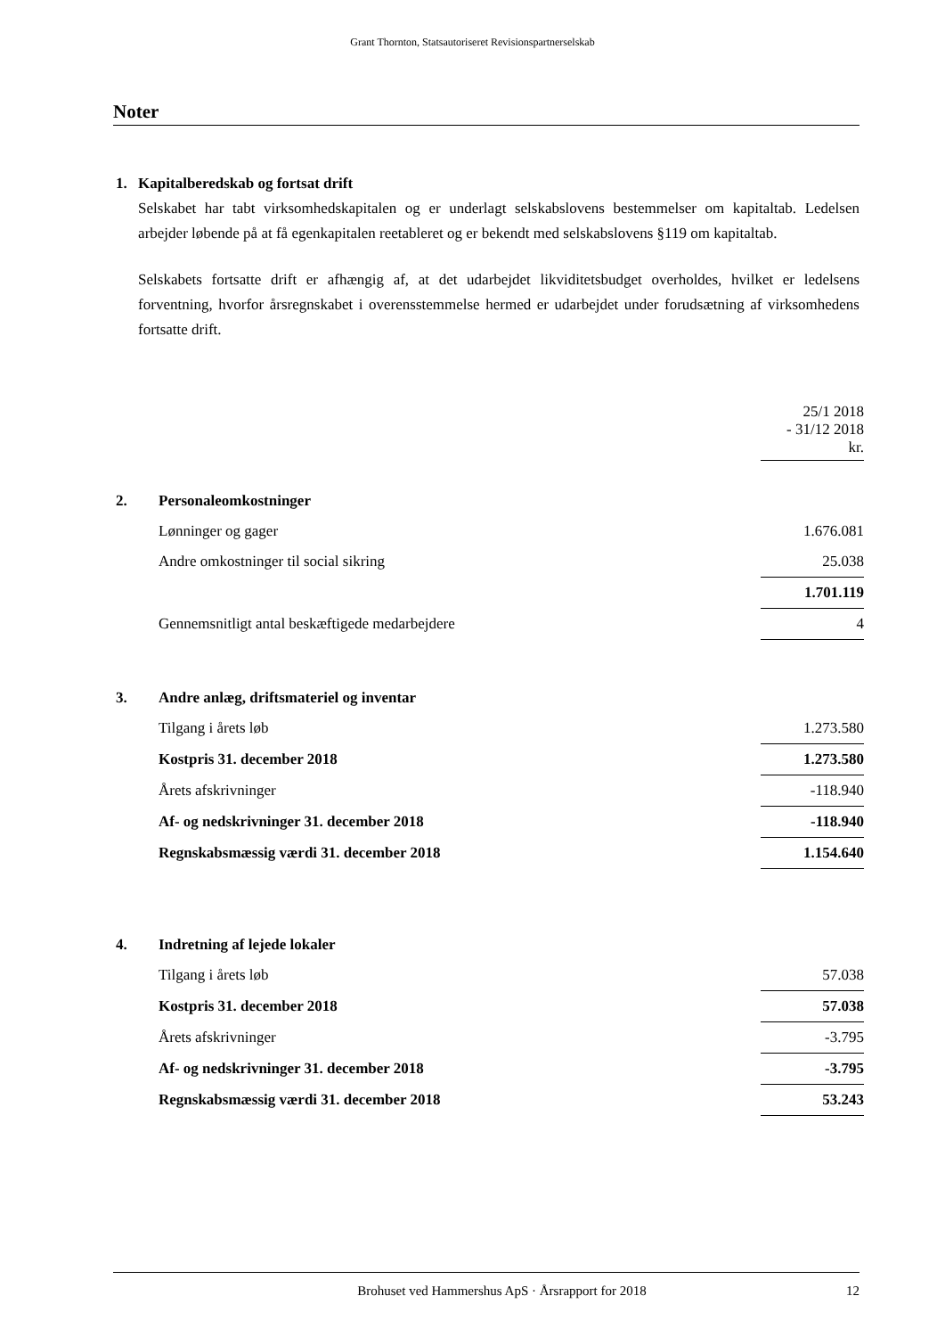Grant Thornton, Statsautoriseret Revisionspartnerselskab
Noter
1. Kapitalberedskab og fortsat drift
Selskabet har tabt virksomhedskapitalen og er underlagt selskabslovens bestemmelser om kapitaltab. Ledelsen arbejder løbende på at få egenkapitalen reetableret og er bekendt med selskabslovens §119 om kapitaltab.
Selskabets fortsatte drift er afhængig af, at det udarbejdet likviditetsbudget overholdes, hvilket er ledelsens forventning, hvorfor årsregnskabet i overensstemmelse hermed er udarbejdet under forudsætning af virksomhedens fortsatte drift.
| | | 25/1 2018 - 31/12 2018 kr. |
| 2. | Personaleomkostninger | |
| | Lønninger og gager | 1.676.081 |
| | Andre omkostninger til social sikring | 25.038 |
| | | 1.701.119 |
| | Gennemsnitligt antal beskæftigede medarbejdere | 4 |
| 3. | Andre anlæg, driftsmateriel og inventar | |
| | Tilgang i årets løb | 1.273.580 |
| | Kostpris 31. december 2018 | 1.273.580 |
| | Årets afskrivninger | -118.940 |
| | Af- og nedskrivninger 31. december 2018 | -118.940 |
| | Regnskabsmæssig værdi 31. december 2018 | 1.154.640 |
| 4. | Indretning af lejede lokaler | |
| | Tilgang i årets løb | 57.038 |
| | Kostpris 31. december 2018 | 57.038 |
| | Årets afskrivninger | -3.795 |
| | Af- og nedskrivninger 31. december 2018 | -3.795 |
| | Regnskabsmæssig værdi 31. december 2018 | 53.243 |
Brohuset ved Hammershus ApS · Årsrapport for 2018 12